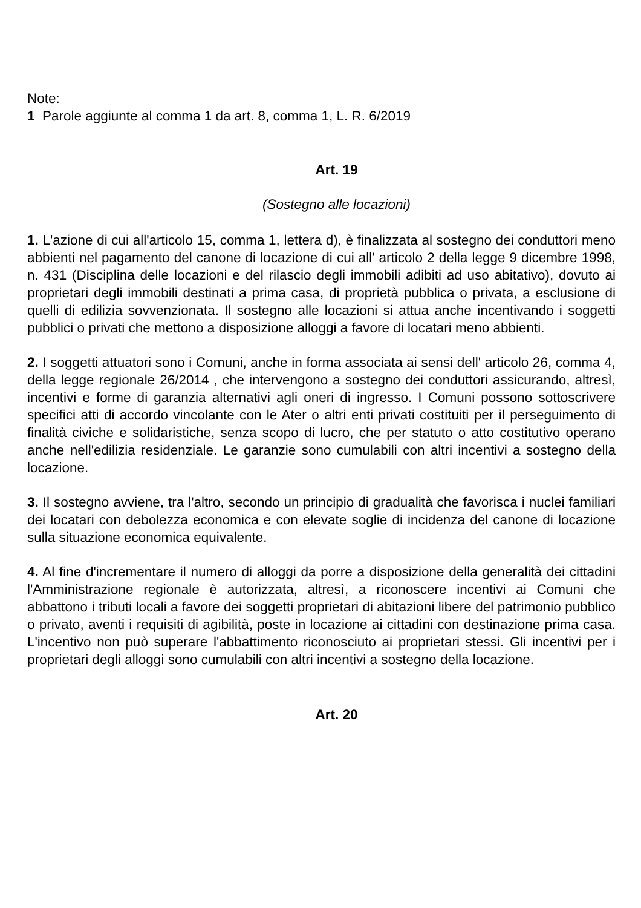Note:
1 Parole aggiunte al comma 1 da art. 8, comma 1, L. R. 6/2019
Art. 19
(Sostegno alle locazioni)
1. L'azione di cui all'articolo 15, comma 1, lettera d), è finalizzata al sostegno dei conduttori meno abbienti nel pagamento del canone di locazione di cui all' articolo 2 della legge 9 dicembre 1998, n. 431 (Disciplina delle locazioni e del rilascio degli immobili adibiti ad uso abitativo), dovuto ai proprietari degli immobili destinati a prima casa, di proprietà pubblica o privata, a esclusione di quelli di edilizia sovvenzionata. Il sostegno alle locazioni si attua anche incentivando i soggetti pubblici o privati che mettono a disposizione alloggi a favore di locatari meno abbienti.
2. I soggetti attuatori sono i Comuni, anche in forma associata ai sensi dell' articolo 26, comma 4, della legge regionale 26/2014 , che intervengono a sostegno dei conduttori assicurando, altresì, incentivi e forme di garanzia alternativi agli oneri di ingresso. I Comuni possono sottoscrivere specifici atti di accordo vincolante con le Ater o altri enti privati costituiti per il perseguimento di finalità civiche e solidaristiche, senza scopo di lucro, che per statuto o atto costitutivo operano anche nell'edilizia residenziale. Le garanzie sono cumulabili con altri incentivi a sostegno della locazione.
3. Il sostegno avviene, tra l'altro, secondo un principio di gradualità che favorisca i nuclei familiari dei locatari con debolezza economica e con elevate soglie di incidenza del canone di locazione sulla situazione economica equivalente.
4. Al fine d'incrementare il numero di alloggi da porre a disposizione della generalità dei cittadini l'Amministrazione regionale è autorizzata, altresì, a riconoscere incentivi ai Comuni che abbattono i tributi locali a favore dei soggetti proprietari di abitazioni libere del patrimonio pubblico o privato, aventi i requisiti di agibilità, poste in locazione ai cittadini con destinazione prima casa. L'incentivo non può superare l'abbattimento riconosciuto ai proprietari stessi. Gli incentivi per i proprietari degli alloggi sono cumulabili con altri incentivi a sostegno della locazione.
Art. 20